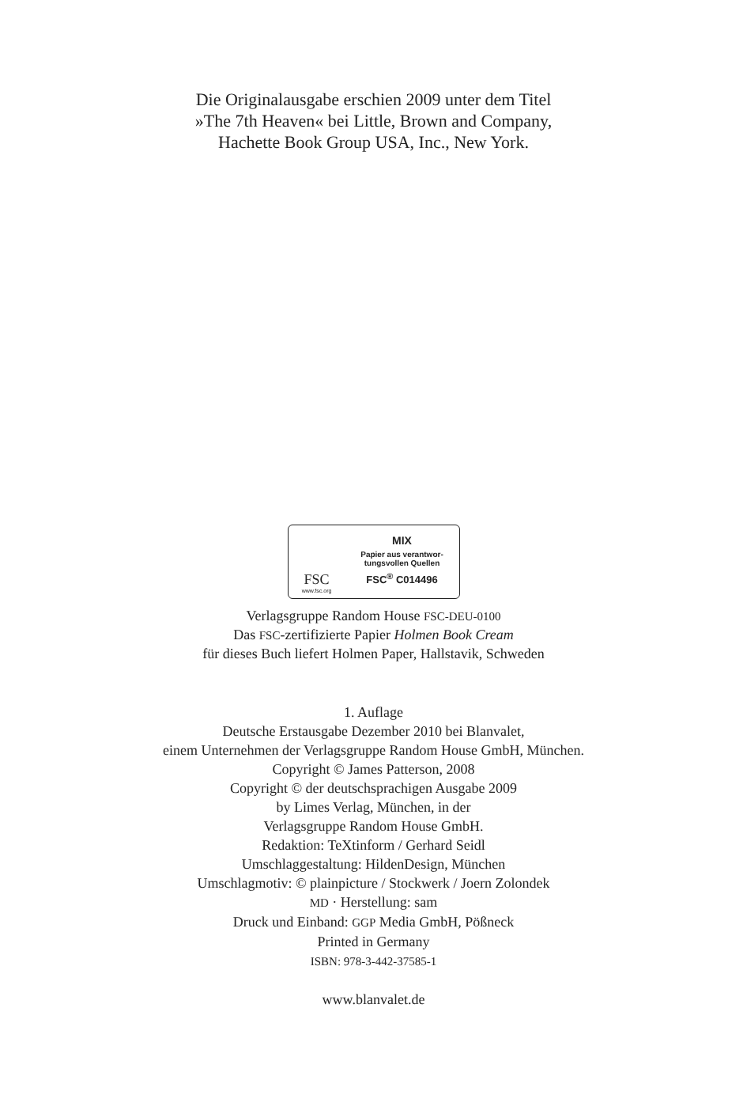Die Originalausgabe erschien 2009 unter dem Titel
»The 7th Heaven« bei Little, Brown and Company,
Hachette Book Group USA, Inc., New York.
FSC
www.fsc.org
MIX
Papier aus verantwor-
tungsvollen Quellen
FSC<sup>®</sup> C014496
Verlagsgruppe Random House FSC-DEU-0100
Das FSC-zertifizierte Papier Holmen Book Cream
für dieses Buch liefert Holmen Paper, Hallstavik, Schweden
1. Auflage
Deutsche Erstausgabe Dezember 2010 bei Blanvalet,
einem Unternehmen der Verlagsgruppe Random House GmbH, München.
Copyright © James Patterson, 2008
Copyright © der deutschsprachigen Ausgabe 2009
by Limes Verlag, München, in der
Verlagsgruppe Random House GmbH.
Redaktion: TeXtinform / Gerhard Seidl
Umschlaggestaltung: HildenDesign, München
Umschlagmotiv: © plainpicture / Stockwerk / Joern Zolondek
MD · Herstellung: sam
Druck und Einband: GGP Media GmbH, Pößneck
Printed in Germany
ISBN: 978-3-442-37585-1
www.blanvalet.de